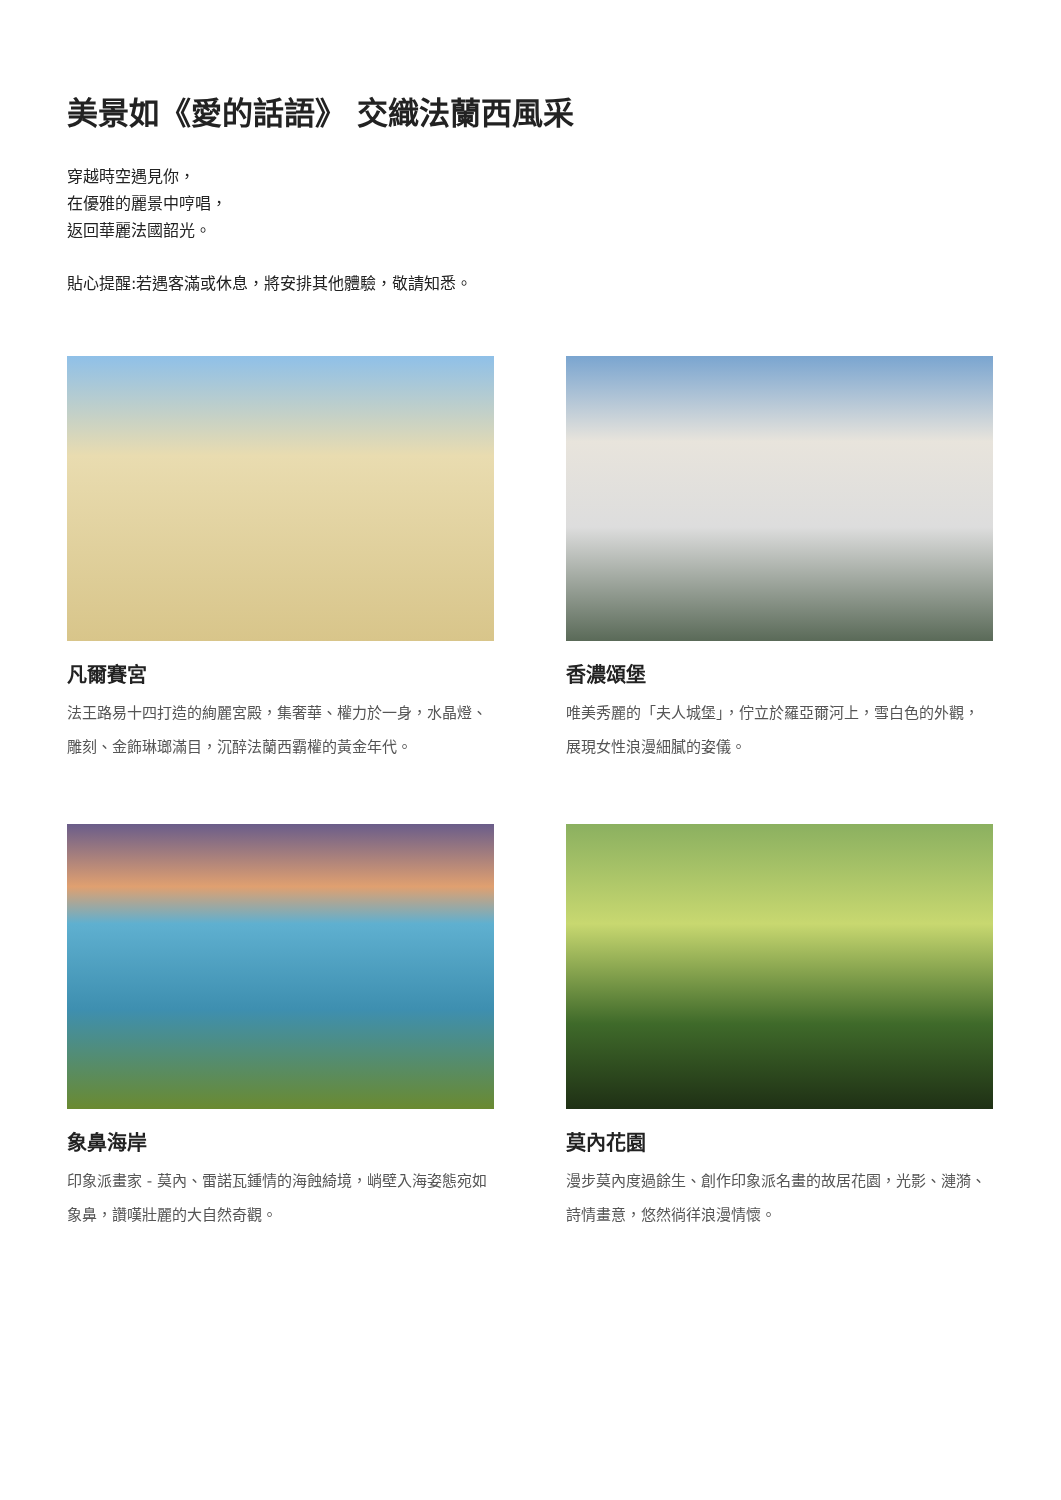美景如《愛的話語》 交織法蘭西風采
穿越時空遇見你，
在優雅的麗景中哼唱，
返回華麗法國韶光。
貼心提醒:若遇客滿或休息，將安排其他體驗，敬請知悉。
凡爾賽宮
法王路易十四打造的絢麗宮殿，集奢華、權力於一身，水晶燈、雕刻、金飾琳瑯滿目，沉醉法蘭西霸權的黃金年代。
香濃頌堡
唯美秀麗的「夫人城堡」，佇立於羅亞爾河上，雪白色的外觀，展現女性浪漫細膩的姿儀。
象鼻海岸
印象派畫家 - 莫內、雷諾瓦鍾情的海蝕綺境，峭壁入海姿態宛如象鼻，讚嘆壯麗的大自然奇觀。
莫內花園
漫步莫內度過餘生、創作印象派名畫的故居花園，光影、漣漪、詩情畫意，悠然徜徉浪漫情懷。